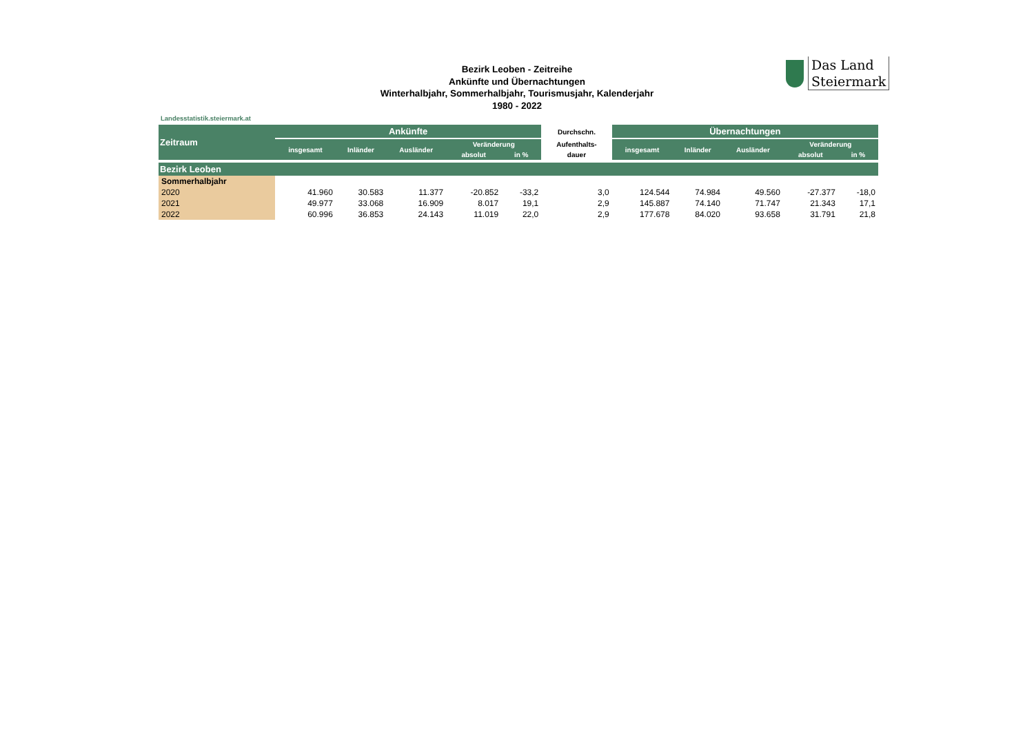Bezirk Leoben - Zeitreihe
Ankünfte und Übernachtungen
Winterhalbjahr, Sommerhalbjahr, Tourismusjahr, Kalenderjahr
1980 - 2022
Das Land
Steiermark
Landesstatistik.steiermark.at
| Zeitraum | Ankünfte | | | | | Durchschn. | Übernachtungen | | | | |
| --- | --- | --- | --- | --- | --- | --- | --- | --- | --- | --- | --- |
| | insgesamt | Inländer | Ausländer | Veränderung | | Aufenthalts- | insgesamt | Inländer | Ausländer | Veränderung | |
| | | | | absolut | in % | dauer | | | | absolut | in % |
| Bezirk Leoben | | | | | | | | | | | |
| Sommerhalbjahr | | | | | | | | | | | |
| 2020 | 41.960 | 30.583 | 11.377 | -20.852 | -33,2 | 3,0 | 124.544 | 74.984 | 49.560 | -27.377 | -18,0 |
| 2021 | 49.977 | 33.068 | 16.909 | 8.017 | 19,1 | 2,9 | 145.887 | 74.140 | 71.747 | 21.343 | 17,1 |
| 2022 | 60.996 | 36.853 | 24.143 | 11.019 | 22,0 | 2,9 | 177.678 | 84.020 | 93.658 | 31.791 | 21,8 |